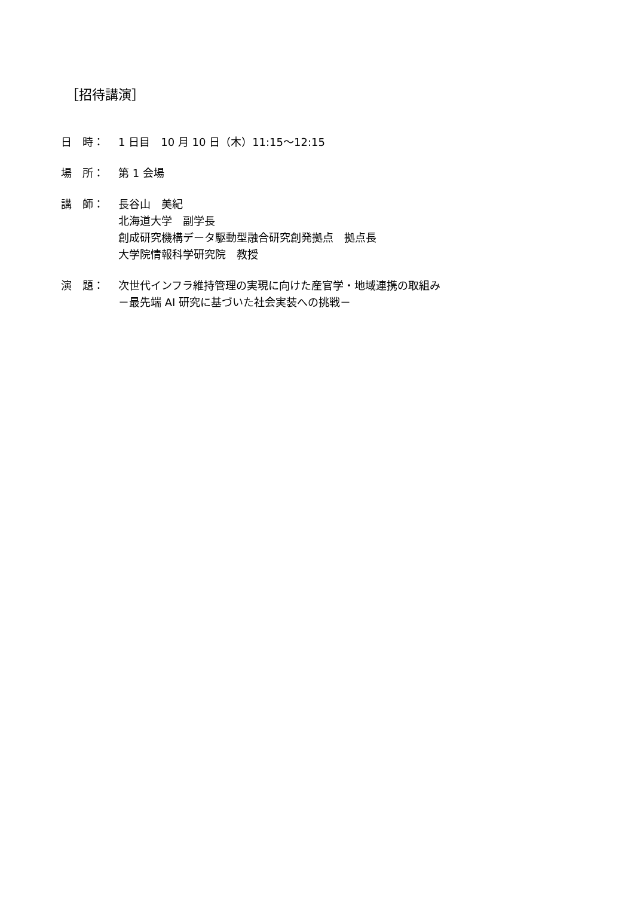［招待講演］
日　時： 1 日目　10 月 10 日（木）11:15〜12:15
場　所： 第 1 会場
講　師： 長谷山　美紀
北海道大学　副学長
創成研究機構データ駆動型融合研究創発拠点　拠点長
大学院情報科学研究院　教授
演　題： 次世代インフラ維持管理の実現に向けた産官学・地域連携の取組み
－最先端 AI 研究に基づいた社会実装への挑戦－